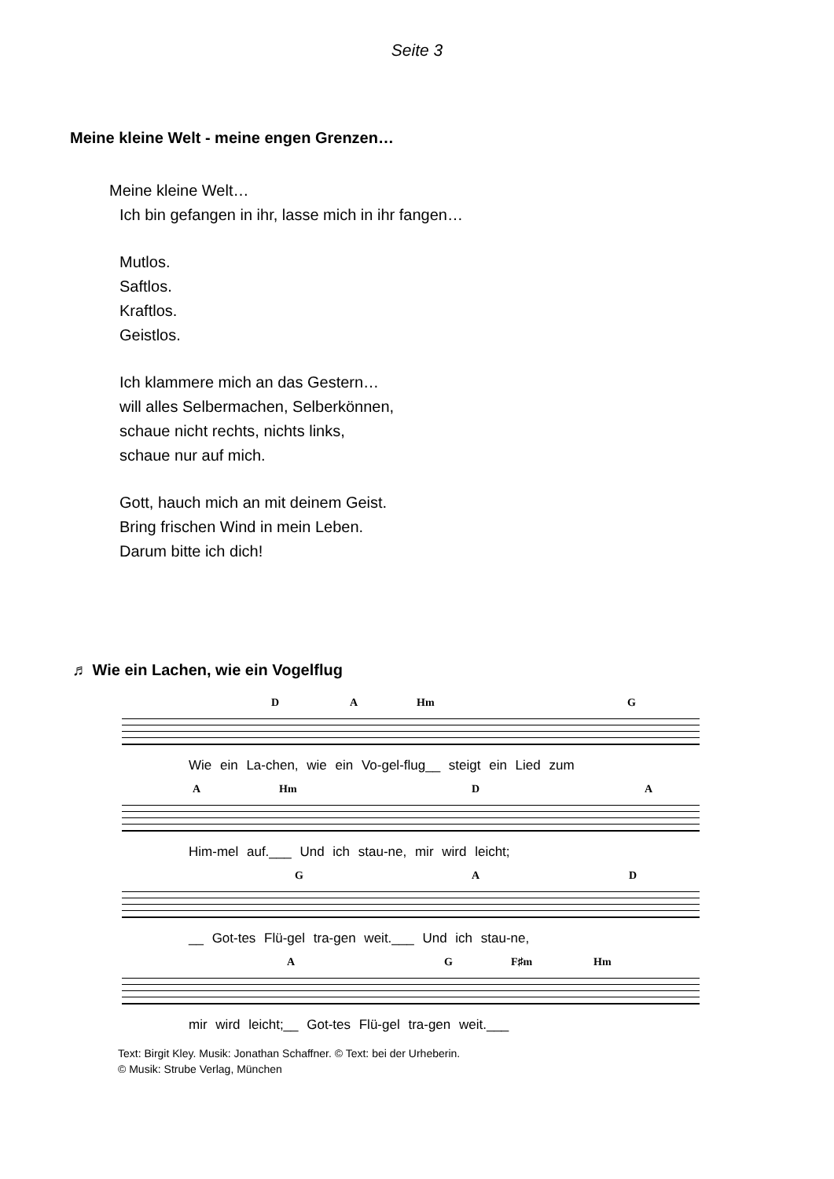Seite 3
Meine kleine Welt - meine engen Grenzen…
Meine kleine Welt…
Ich bin gefangen in ihr, lasse mich in ihr fangen…
Mutlos.
Saftlos.
Kraftlos.
Geistlos.
Ich klammere mich an das Gestern…
will alles Selbermachen, Selberkönnen,
schaue nicht rechts, nichts links,
schaue nur auf mich.
Gott, hauch mich an mit deinem Geist.
Bring frischen Wind in mein Leben.
Darum bitte ich dich!
♬ Wie ein Lachen, wie ein Vogelflug
D A Hm G
Wie ein La-chen, wie ein Vo-gel-flug__ steigt ein Lied zum
A Hm D A
Him-mel auf.___ Und ich stau-ne, mir wird leicht;
G A D
__ Got-tes Flü-gel tra-gen weit.___ Und ich stau-ne,
A G F♯m Hm
mir wird leicht;__ Got-tes Flü-gel tra-gen weit.___
Text: Birgit Kley. Musik: Jonathan Schaffner. © Text: bei der Urheberin.
© Musik: Strube Verlag, München